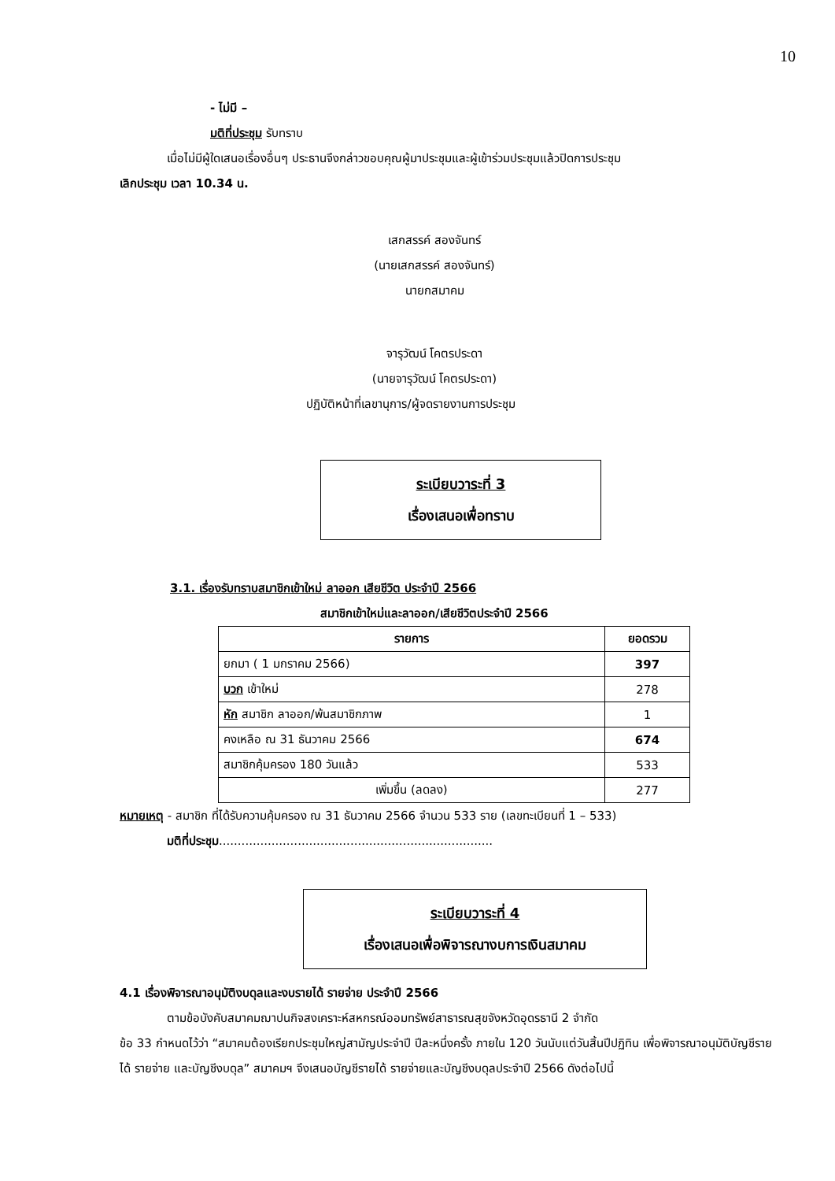10
- ไม่มี –
มติที่ประชุม รับทราบ
เมื่อไม่มีผู้ใดเสนอเรื่องอื่นๆ ประธานจึงกล่าวขอบคุณผู้มาประชุมและผู้เข้าร่วมประชุมแล้วปิดการประชุม
เลิกประชุม เวลา 10.34 น.
เสกสรรค์ สองจันทร์
(นายเสกสรรค์ สองจันทร์)
นายกสมาคม
จารุวัฒน์ โคตรประดา
(นายจารุวัฒน์ โคตรประดา)
ปฏิบัติหน้าที่เลขานุการ/ผู้จดรายงานการประชุม
ระเบียบวาระที่ 3
เรื่องเสนอเพื่อทราบ
3.1. เรื่องรับทราบสมาชิกเข้าใหม่ ลาออก เสียชีวิต ประจำปี 2566
สมาชิกเข้าใหม่และลาออก/เสียชีวิตประจำปี 2566
| รายการ | ยอดรวม |
| --- | --- |
| ยกมา ( 1 มกราคม 2566) | 397 |
| บวก เข้าใหม่ | 278 |
| หัก สมาชิก ลาออก/พ้นสมาชิกภาพ | 1 |
| คงเหลือ ณ 31 ธันวาคม 2566 | 674 |
| สมาชิกคุ้มครอง 180 วันแล้ว | 533 |
| เพิ่มขึ้น (ลดลง) | 277 |
หมายเหตุ - สมาชิก ที่ได้รับความคุ้มครอง ณ 31 ธันวาคม 2566 จำนวน 533 ราย (เลขทะเบียนที่ 1 – 533)
มติที่ประชุม.........................................................................
ระเบียบวาระที่ 4
เรื่องเสนอเพื่อพิจารณางบการเงินสมาคม
4.1 เรื่องพิจารณาอนุมัติงบดุลและงบรายได้ รายจ่าย ประจำปี 2566
ตามข้อบังคับสมาคมฌาปนกิจสงเคราะห์สหกรณ์ออมทรัพย์สาธารณสุขจังหวัดอุดรธานี 2 จำกัด
ข้อ 33 กำหนดไว้ว่า “สมาคมต้องเรียกประชุมใหญ่สามัญประจำปี ปีละหนึ่งครั้ง ภายใน 120 วันนับแต่วันสิ้นปีปฏิทิน เพื่อพิจารณาอนุมัติบัญชีรายได้ รายจ่าย และบัญชีงบดุล” สมาคมฯ จึงเสนอบัญชีรายได้ รายจ่ายและบัญชีงบดุลประจำปี 2566 ดังต่อไปนี้